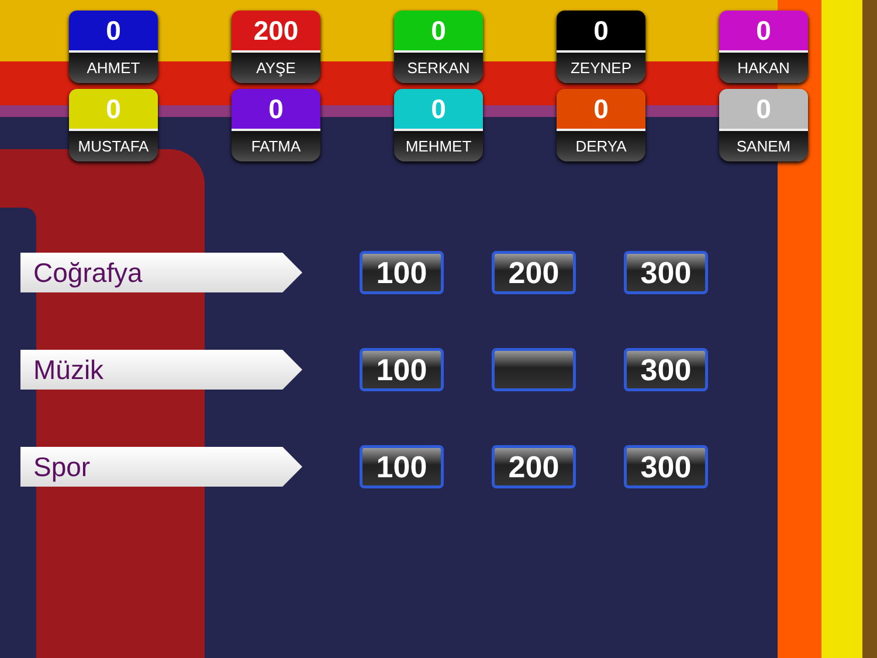0
AHMET
200
AYŞE
0
SERKAN
0
ZEYNEP
0
HAKAN
0
MUSTAFA
0
FATMA
0
MEHMET
0
DERYA
0
SANEM
Coğrafya
100 200 300
Müzik
100 300
Spor
100 200 300